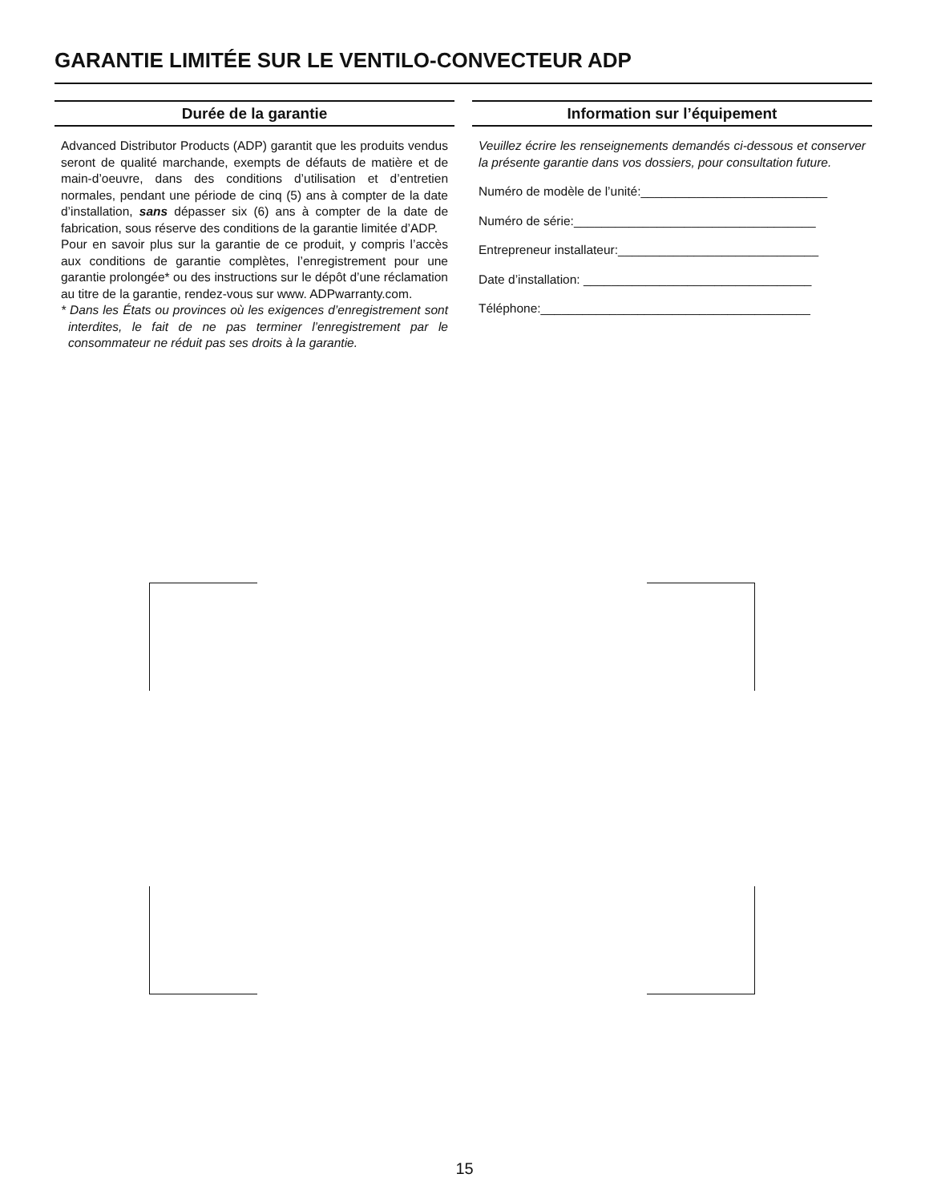GARANTIE LIMITÉE SUR LE VENTILO-CONVECTEUR ADP
Durée de la garantie
Advanced Distributor Products (ADP) garantit que les produits vendus seront de qualité marchande, exempts de défauts de matière et de main-d’oeuvre, dans des conditions d’utilisation et d’entretien normales, pendant une période de cinq (5) ans à compter de la date d’installation, sans dépasser six (6) ans à compter de la date de fabrication, sous réserve des conditions de la garantie limitée d’ADP.
Pour en savoir plus sur la garantie de ce produit, y compris l’accès aux conditions de garantie complètes, l’enregistrement pour une garantie prolongée* ou des instructions sur le dépôt d’une réclamation au titre de la garantie, rendez-vous sur www. ADPwarranty.com.
* Dans les États ou provinces où les exigences d’enregistrement sont interdites, le fait de ne pas terminer l’enregistrement par le consommateur ne réduit pas ses droits à la garantie.
Information sur l’équipement
Veuillez écrire les renseignements demandés ci-dessous et conserver la présente garantie dans vos dossiers, pour consultation future.
Numéro de modèle de l’unité:___________________________
Numéro de série:___________________________________
Entrepreneur installateur:_____________________________
Date d’installation: _________________________________
Téléphone:_______________________________________
15